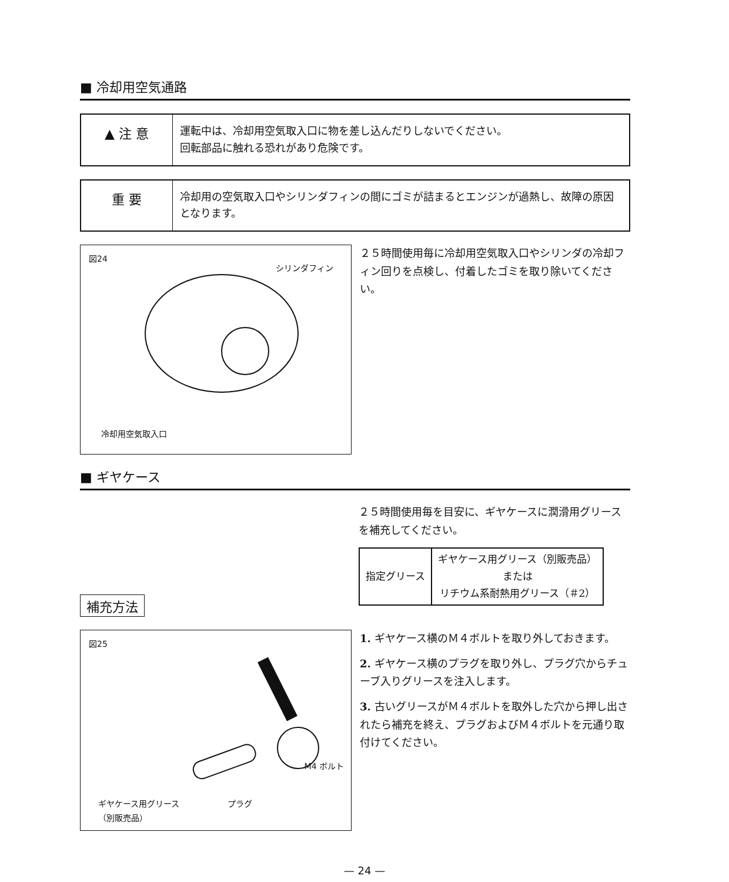■ 冷却用空気通路
▲ 注 意
運転中は、冷却用空気取入口に物を差し込んだりしないでください。
回転部品に触れる恐れがあり危険です。
重 要
冷却用の空気取入口やシリンダフィンの間にゴミが詰まるとエンジンが過熱し、故障の原因となります。
図24
シリンダフィン
冷却用空気取入口
２５時間使用毎に冷却用空気取入口やシリンダの冷却フィン回りを点検し、付着したゴミを取り除いてください。
■ ギヤケース
補充方法
２５時間使用毎を目安に、ギヤケースに潤滑用グリースを補充してください。
| 指定グリース | ギヤケース用グリース（別販売品） または リチウム系耐熱用グリース（＃2） |
図25
M4 ボルト
ギヤケース用グリース
（別販売品）
プラグ
1. ギヤケース横のＭ４ボルトを取り外しておきます。
2. ギヤケース横のプラグを取り外し、プラグ穴からチューブ入りグリースを注入します。
3. 古いグリースがＭ４ボルトを取外した穴から押し出されたら補充を終え、プラグおよびＭ４ボルトを元通り取付けてください。
— 24 —